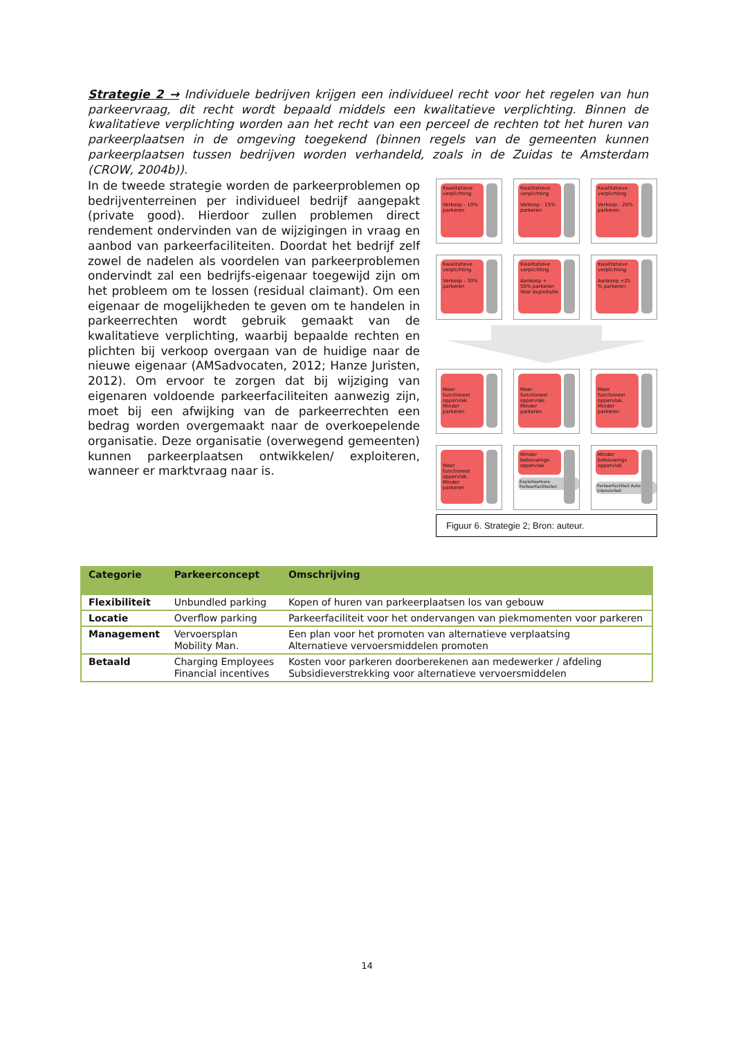Strategie 2 → Individuele bedrijven krijgen een individueel recht voor het regelen van hun parkeervraag, dit recht wordt bepaald middels een kwalitatieve verplichting. Binnen de kwalitatieve verplichting worden aan het recht van een perceel de rechten tot het huren van parkeerplaatsen in de omgeving toegekend (binnen regels van de gemeenten kunnen parkeerplaatsen tussen bedrijven worden verhandeld, zoals in de Zuidas te Amsterdam (CROW, 2004b)).
In de tweede strategie worden de parkeerproblemen op bedrijventerreinen per individueel bedrijf aangepakt (private good). Hierdoor zullen problemen direct rendement ondervinden van de wijzigingen in vraag en aanbod van parkeerfaciliteiten. Doordat het bedrijf zelf zowel de nadelen als voordelen van parkeerproblemen ondervindt zal een bedrijfs-eigenaar toegewijd zijn om het probleem om te lossen (residual claimant). Om een eigenaar de mogelijkheden te geven om te handelen in parkeerrechten wordt gebruik gemaakt van de kwalitatieve verplichting, waarbij bepaalde rechten en plichten bij verkoop overgaan van de huidige naar de nieuwe eigenaar (AMSadvocaten, 2012; Hanze Juristen, 2012). Om ervoor te zorgen dat bij wijziging van eigenaren voldoende parkeerfaciliteiten aanwezig zijn, moet bij een afwijking van de parkeerrechten een bedrag worden overgemaakt naar de overkoepelende organisatie. Deze organisatie (overwegend gemeenten) kunnen parkeerplaatsen ontwikkelen/ exploiteren, wanneer er marktvraag naar is.
Kwalitatieve verplichting
Verkoop - 10% parkeren
Kwalitatieve verplichting
Verkoop - 15% parkeren
Kwalitatieve verplichting
Verkoop - 20% parkeren
Kwalitatieve verplichting
Verkoop - 30% parkeren
Kwalitatieve verplichting
Aankoop + 50% parkeren Voor exploitatie
Kwalitatieve verplichting
Aankoop +25 % parkeren
Meer functioneel oppervlak. Minder parkeren
Meer functioneel oppervlak. Minder parkeren
Meer functioneel oppervlak. Minder parkeren
Meer functioneel oppervlak. Minder parkeren
Minder bebouwings oppervlak
Exploiteerbare Parkeerfaciliteiten
Minder bebouwings oppervlak
Parkeerfaciliteit Auto-intensiviteit
Figuur 6. Strategie 2; Bron: auteur.
| Categorie | Parkeerconcept | Omschrijving |
| --- | --- | --- |
| Flexibiliteit | Unbundled parking | Kopen of huren van parkeerplaatsen los van gebouw |
| Locatie | Overflow parking | Parkeerfaciliteit voor het ondervangen van piekmomenten voor parkeren |
| Management | Vervoersplan Mobility Man. | Een plan voor het promoten van alternatieve verplaatsing Alternatieve vervoersmiddelen promoten |
| Betaald | Charging Employees Financial incentives | Kosten voor parkeren doorberekenen aan medewerker / afdeling Subsidieverstrekking voor alternatieve vervoersmiddelen |
14